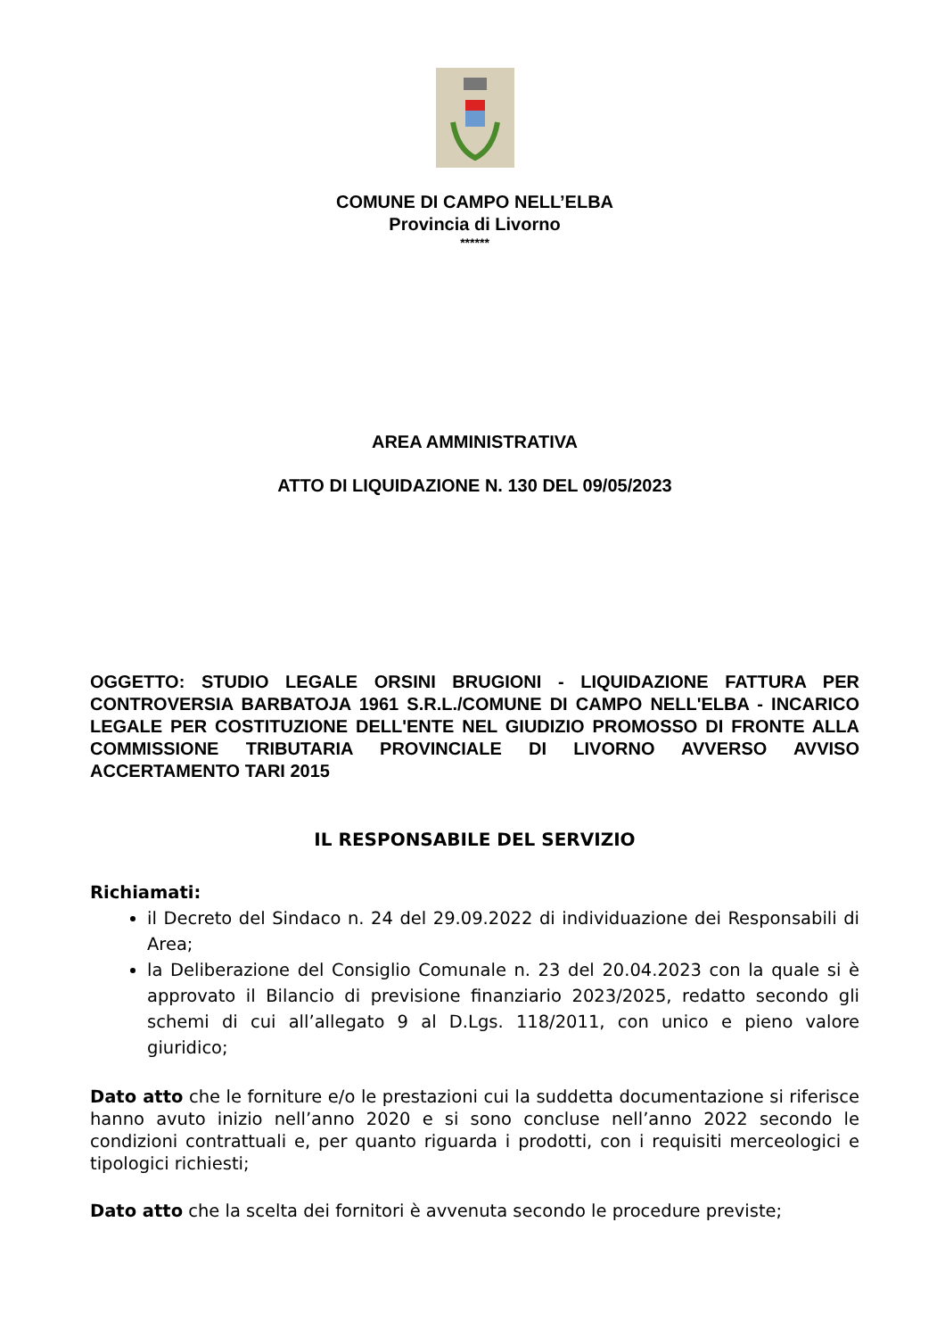COMUNE DI CAMPO NELL’ELBA
Provincia di Livorno
******
AREA AMMINISTRATIVA
ATTO DI LIQUIDAZIONE N. 130 DEL 09/05/2023
OGGETTO: STUDIO LEGALE ORSINI BRUGIONI - LIQUIDAZIONE FATTURA PER CONTROVERSIA BARBATOJA 1961 S.R.L./COMUNE DI CAMPO NELL'ELBA - INCARICO LEGALE PER COSTITUZIONE DELL'ENTE NEL GIUDIZIO PROMOSSO DI FRONTE ALLA COMMISSIONE TRIBUTARIA PROVINCIALE DI LIVORNO AVVERSO AVVISO ACCERTAMENTO TARI 2015
IL RESPONSABILE DEL SERVIZIO
Richiamati:
il Decreto del Sindaco n. 24 del 29.09.2022 di individuazione dei Responsabili di Area;
la Deliberazione del Consiglio Comunale n. 23 del 20.04.2023 con la quale si è approvato il Bilancio di previsione finanziario 2023/2025, redatto secondo gli schemi di cui all’allegato 9 al D.Lgs. 118/2011, con unico e pieno valore giuridico;
Dato atto che le forniture e/o le prestazioni cui la suddetta documentazione si riferisce hanno avuto inizio nell’anno 2020 e si sono concluse nell’anno 2022 secondo le condizioni contrattuali e, per quanto riguarda i prodotti, con i requisiti merceologici e tipologici richiesti;
Dato atto che la scelta dei fornitori è avvenuta secondo le procedure previste;